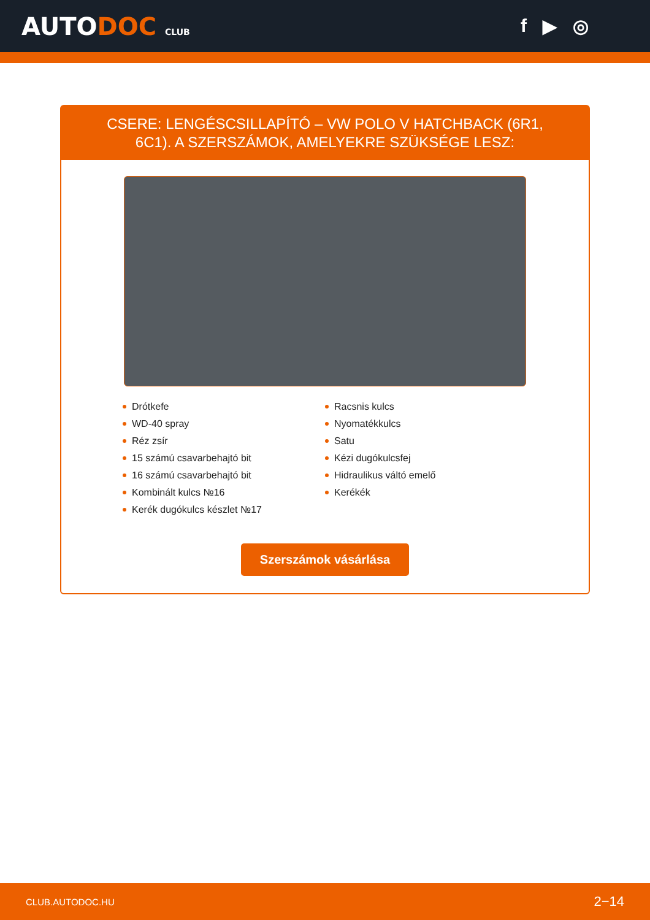AUTODOC CLUB
f ▶ ◎
CSERE: LENGÉSCSILLAPÍTÓ – VW POLO V HATCHBACK (6R1, 6C1). A SZERSZÁMOK, AMELYEKRE SZÜKSÉGE LESZ:
Drótkefe
WD-40 spray
Réz zsír
15 számú csavarbehajtó bit
16 számú csavarbehajtó bit
Kombinált kulcs №16
Kerék dugókulcs készlet №17
Racsnis kulcs
Nyomatékkulcs
Satu
Kézi dugókulcsfej
Hidraulikus váltó emelő
Kerékék
Szerszámok vásárlása
CLUB.AUTODOC.HU 2−14